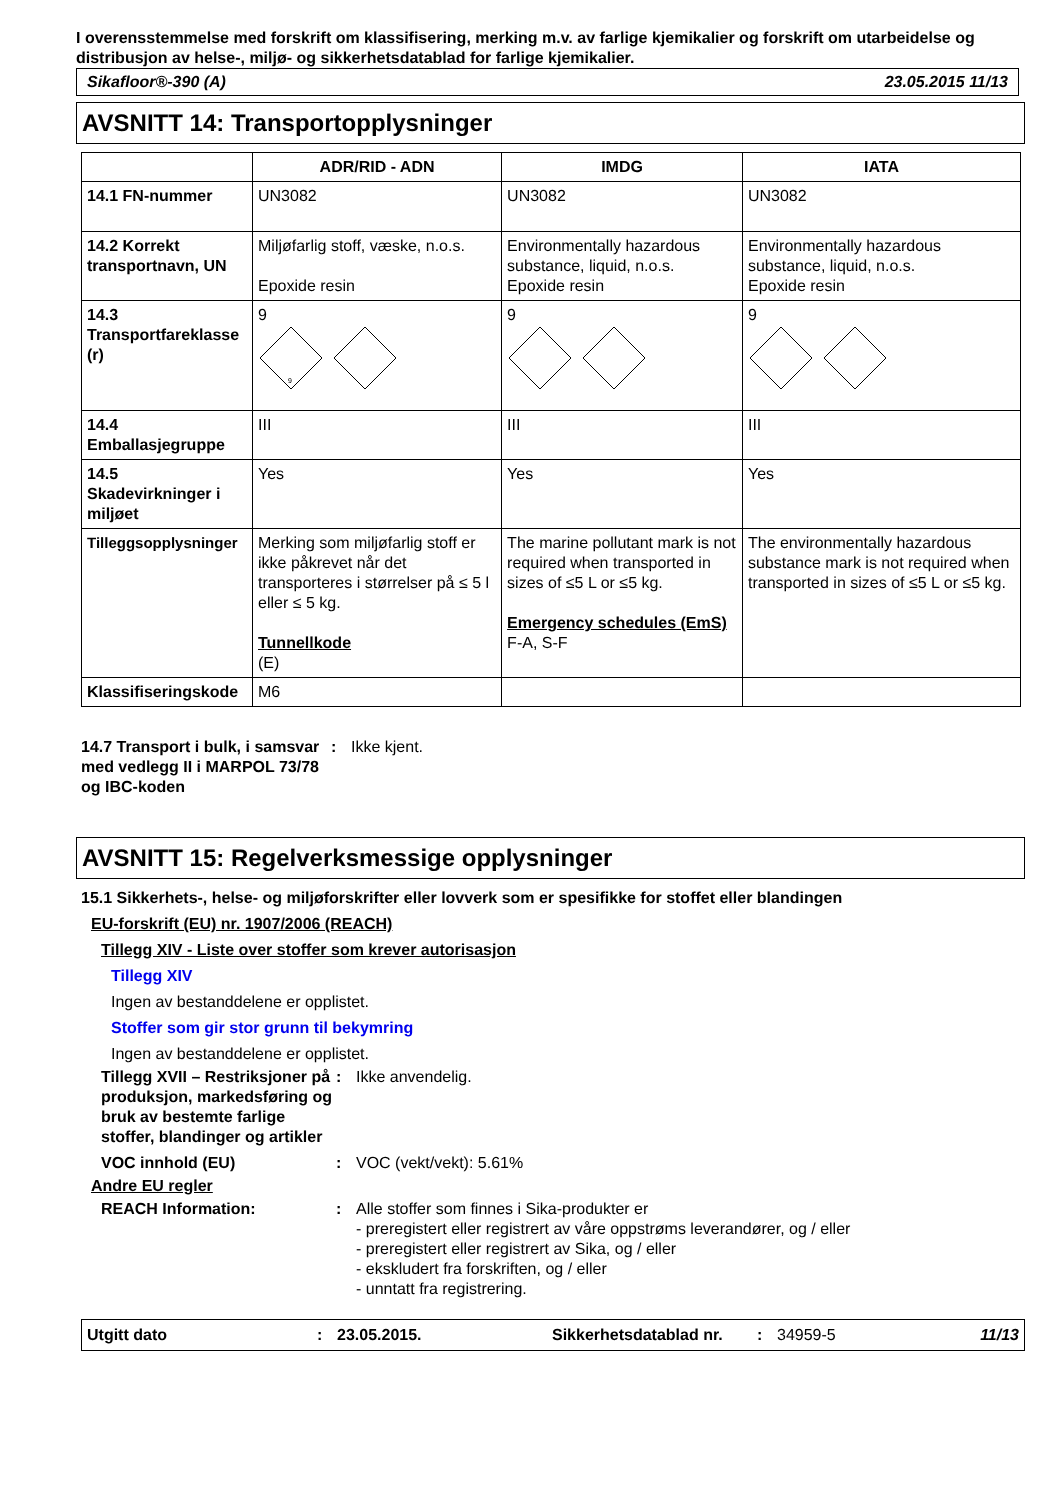I overensstemmelse med forskrift om klassifisering, merking m.v. av farlige kjemikalier og forskrift om utarbeidelse og distribusjon av helse-, miljø- og sikkerhetsdatablad for farlige kjemikalier.
Sikafloor®-390 (A) 23.05.2015 11/13
AVSNITT 14: Transportopplysninger
| | ADR/RID - ADN | IMDG | IATA |
| --- | --- | --- | --- |
| 14.1 FN-nummer | UN3082 | UN3082 | UN3082 |
| 14.2 Korrekt transportnavn, UN | Miljøfarlig stoff, væske, n.o.s. Epoxide resin | Environmentally hazardous substance, liquid, n.o.s. Epoxide resin | Environmentally hazardous substance, liquid, n.o.s. Epoxide resin |
| 14.3 Transportfareklasse (r) | 9 9 | 9 | 9 |
| 14.4 Emballasjegruppe | III | III | III |
| 14.5 Skadevirkninger i miljøet | Yes | Yes | Yes |
| Tilleggsopplysninger | Merking som miljøfarlig stoff er ikke påkrevet når det transporteres i størrelser på ≤ 5 l eller ≤ 5 kg. Tunnellkode (E) | The marine pollutant mark is not required when transported in sizes of ≤5 L or ≤5 kg. Emergency schedules (EmS) F-A, S-F | The environmentally hazardous substance mark is not required when transported in sizes of ≤5 L or ≤5 kg. |
| Klassifiseringskode | M6 | | |
14.7 Transport i bulk, i samsvar med vedlegg II i MARPOL 73/78 og IBC-koden
: Ikke kjent.
AVSNITT 15: Regelverksmessige opplysninger
15.1 Sikkerhets-, helse- og miljøforskrifter eller lovverk som er spesifikke for stoffet eller blandingen
EU-forskrift (EU) nr. 1907/2006 (REACH)
Tillegg XIV - Liste over stoffer som krever autorisasjon
Tillegg XIV
Ingen av bestanddelene er opplistet.
Stoffer som gir stor grunn til bekymring
Ingen av bestanddelene er opplistet.
Tillegg XVII – Restriksjoner på produksjon, markedsføring og bruk av bestemte farlige stoffer, blandinger og artikler
: Ikke anvendelig.
VOC innhold (EU) : VOC (vekt/vekt): 5.61%
Andre EU regler
REACH Information: : Alle stoffer som finnes i Sika-produkter er
- preregistert eller registrert av våre oppstrøms leverandører, og / eller
- preregistert eller registrert av Sika, og / eller
- ekskludert fra forskriften, og / eller
- unntatt fra registrering.
Utgitt dato: 23.05.2015. Sikkerhetsdatablad nr.: 34959-5 11/13